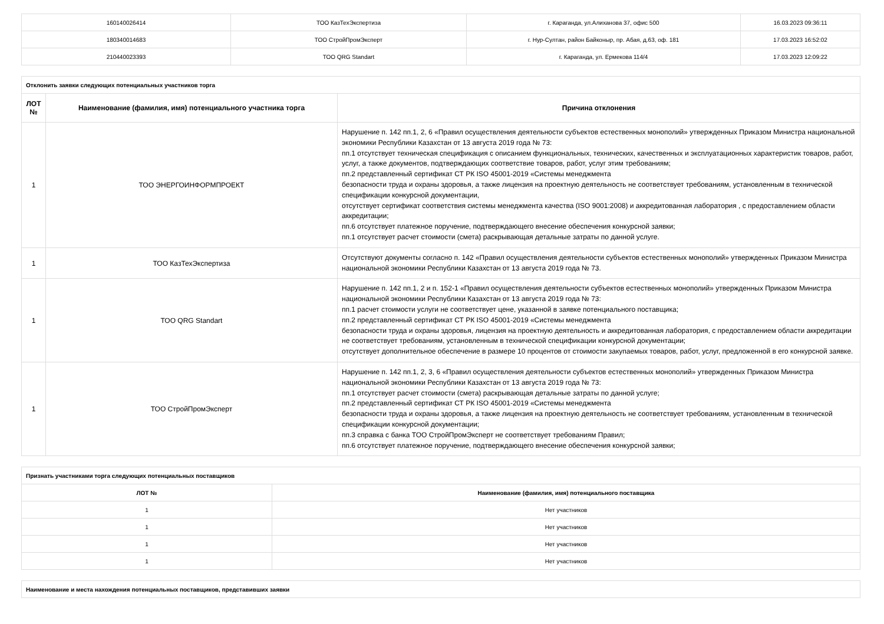| 160140026414 | ТОО КазТехЭкспертиза | г. Караганда, ул.Алиханова 37, офис 500 | 16.03.2023 09:36:11 |
| 180340014683 | ТОО СтройПромЭксперт | г. Нур-Султан, район Байконыр, пр. Абая, д.63, оф. 181 | 17.03.2023 16:52:02 |
| 210440023393 | ТОО QRG Standart | г. Караганда, ул. Ермекова 114/4 | 17.03.2023 12:09:22 |
| Отклонить заявки следующих потенциальных участников торга | | |
| ЛОТ № | Наименование (фамилия, имя) потенциального участника торга | Причина отклонения |
| 1 | ТОО ЭНЕРГОИНФОРМПРОЕКТ | Нарушение п. 142 пп.1, 2, 6 «Правил осуществления деятельности субъектов естественных монополий» утвержденных Приказом Министра национальной экономики Республики Казахстан от 13 августа 2019 года № 73: пп.1 отсутствует техническая спецификация с описанием функциональных, технических, качественных и эксплуатационных характеристик товаров, работ, услуг, а также документов, подтверждающих соответствие товаров, работ, услуг этим требованиям; пп.2 представленный сертификат СТ РК ISO 45001-2019 «Системы менеджмента безопасности труда и охраны здоровья, а также лицензия на проектную деятельность не соответствует требованиям, установленным в технической спецификации конкурсной документации, отсутствует сертификат соответствия системы менеджмента качества (ISO 9001:2008) и аккредитованная лаборатория , с предоставлением области аккредитации; пп.6 отсутствует платежное поручение, подтверждающего внесение обеспечения конкурсной заявки; пп.1 отсутствует расчет стоимости (смета) раскрывающая детальные затраты по данной услуге. |
| 1 | ТОО КазТехЭкспертиза | Отсутствуют документы согласно п. 142 «Правил осуществления деятельности субъектов естественных монополий» утвержденных Приказом Министра национальной экономики Республики Казахстан от 13 августа 2019 года № 73. |
| 1 | ТОО QRG Standart | Нарушение п. 142 пп.1, 2 и п. 152-1 «Правил осуществления деятельности субъектов естественных монополий» утвержденных Приказом Министра национальной экономики Республики Казахстан от 13 августа 2019 года № 73: пп.1 расчет стоимости услуги не соответствует цене, указанной в заявке потенциального поставщика; пп.2 представленный сертификат СТ РК ISO 45001-2019 «Системы менеджмента безопасности труда и охраны здоровья, лицензия на проектную деятельность и аккредитованная лаборатория, с предоставлением области аккредитации не соответствует требованиям, установленным в технической спецификации конкурсной документации; отсутствует дополнительное обеспечение в размере 10 процентов от стоимости закупаемых товаров, работ, услуг, предложенной в его конкурсной заявке. |
| 1 | ТОО СтройПромЭксперт | Нарушение п. 142 пп.1, 2, 3, 6 «Правил осуществления деятельности субъектов естественных монополий» утвержденных Приказом Министра национальной экономики Республики Казахстан от 13 августа 2019 года № 73: пп.1 отсутствует расчет стоимости (смета) раскрывающая детальные затраты по данной услуге; пп.2 представленный сертификат СТ РК ISO 45001-2019 «Системы менеджмента безопасности труда и охраны здоровья, а также лицензия на проектную деятельность не соответствует требованиям, установленным в технической спецификации конкурсной документации; пп.3 справка с банка ТОО СтройПромЭксперт не соответствует требованиям Правил; пп.6 отсутствует платежное поручение, подтверждающего внесение обеспечения конкурсной заявки; |
| Признать участниками торга следующих потенциальных поставщиков | |
| ЛОТ № | Наименование (фамилия, имя) потенциального поставщика |
| 1 | Нет участников |
| 1 | Нет участников |
| 1 | Нет участников |
| 1 | Нет участников |
| Наименование и места нахождения потенциальных поставщиков, представивших заявки |